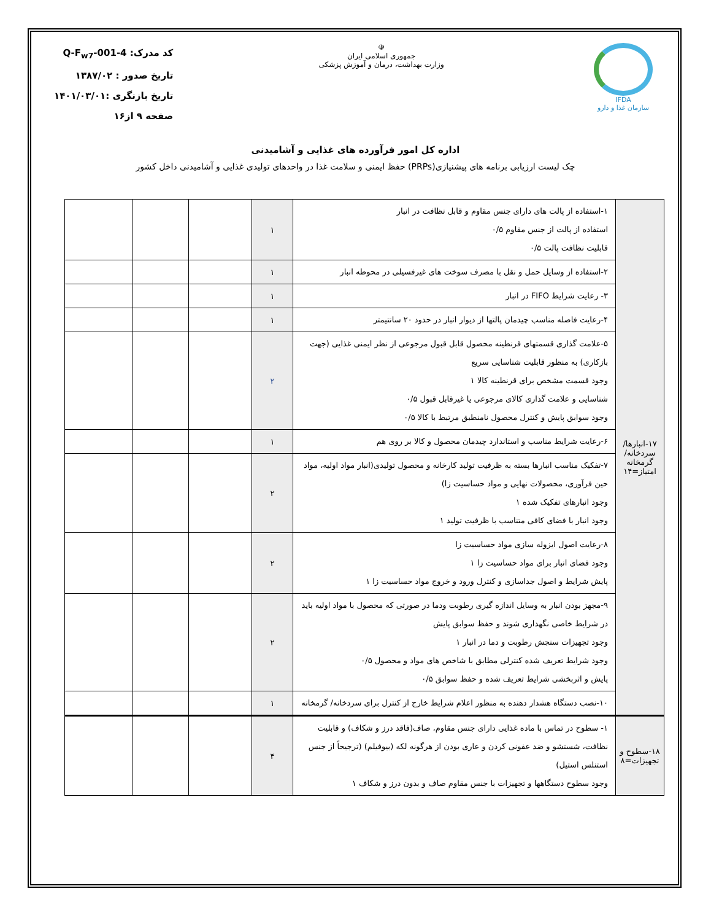IFDA
سازمان غذا و دارو
☫
جمهوری اسلامی ایران
وزارت بهداشت، درمان و آموزش پزشکی
کد مدرک: Q-F<sub>w7</sub>-001-4
تاریخ صدور : ۱۳۸۷/۰۲
تاریخ بازنگری :۱۴۰۱/۰۳/۰۱
صفحه ۹ از۱۶
اداره کل امور فرآورده های غذایی و آشامیدنی
چک لیست ارزیابی برنامه های پیشنیازی(PRPs) حفظ ایمنی و سلامت غذا در واحدهای تولیدی غذایی و آشامیدنی داخل کشور
| ۱۷-انبارها/ سردخانه/ گرمخانه امتیاز=۱۴ | ۱-استفاده از پالت های دارای جنس مقاوم و قابل نظافت در انبار استفاده از پالت از جنس مقاوم ۰/۵ قابلیت نظافت پالت ۰/۵ | ۱ | | | |
| | ۲-استفاده از وسایل حمل و نقل با مصرف سوخت های غیرفسیلی در محوطه انبار | ۱ | | | |
| | ۳- رعایت شرایط FIFO در انبار | ۱ | | | |
| | ۴-رعایت فاصله مناسب چیدمان پالتها از دیوار انبار در حدود ۲۰ سانتیمتر | ۱ | | | |
| | ۵-علامت گذاری قسمتهای قرنطینه محصول قابل قبول مرجوعی از نظر ایمنی غذایی (جهت بازکاری) به منظور قابلیت شناسایی سریع وجود قسمت مشخص برای قرنطینه کالا ۱ شناسایی و علامت گذاری کالای مرجوعی یا غیرقابل قبول ۰/۵ وجود سوابق پایش و کنترل محصول نامنطبق مرتبط با کالا ۰/۵ | ۲ | | | |
| | ۶-رعایت شرایط مناسب و استاندارد چیدمان محصول و کالا بر روی هم | ۱ | | | |
| | ۷-تفکیک مناسب انبارها بسته به ظرفیت تولید کارخانه و محصول تولیدی(انبار مواد اولیه، مواد حین فرآوری، محصولات نهایی و مواد حساسیت زا) وجود انبارهای تفکیک شده ۱ وجود انبار با فضای کافی متناسب با ظرفیت تولید ۱ | ۲ | | | |
| | ۸-رعایت اصول ایزوله سازی مواد حساسیت زا وجود فضای انبار برای مواد حساسیت زا ۱ پایش شرایط و اصول جداسازی و کنترل ورود و خروج مواد حساسیت زا ۱ | ۲ | | | |
| | ۹-مجهز بودن انبار به وسایل اندازه گیری رطوبت ودما در صورتی که محصول با مواد اولیه باید در شرایط خاصی نگهداری شوند و حفظ سوابق پایش وجود تجهیزات سنجش رطوبت و دما در انبار ۱ وجود شرایط تعریف شده کنترلی مطابق با شاخص های مواد و محصول ۰/۵ پایش و اثربخشی شرایط تعریف شده و حفظ سوابق ۰/۵ | ۲ | | | |
| | ۱۰-نصب دستگاه هشدار دهنده به منظور اعلام شرایط خارج از کنترل برای سردخانه/ گرمخانه | ۱ | | | |
| ۱۸-سطوح و تجهیزات=۸ | ۱- سطوح در تماس با ماده غذایی دارای جنس مقاوم، صاف(فاقد درز و شکاف) و قابلیت نظافت، شستشو و ضد عفونی کردن و عاری بودن از هرگونه لکه (بیوفیلم) (ترجیحاً از جنس استنلس استیل) وجود سطوح دستگاهها و تجهیزات با جنس مقاوم صاف و بدون درز و شکاف ۱ | ۴ | | | |